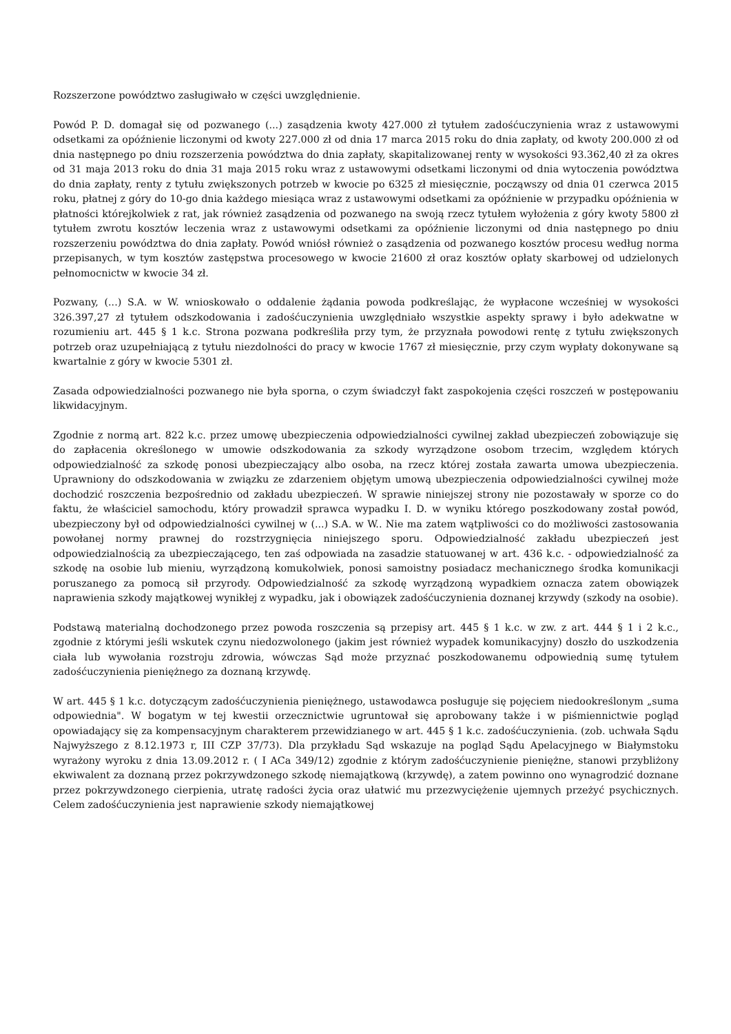Rozszerzone powództwo zasługiwało w części uwzględnienie.
Powód P. D. domagał się od pozwanego (...) zasądzenia kwoty 427.000 zł tytułem zadośćuczynienia wraz z ustawowymi odsetkami za opóźnienie liczonymi od kwoty 227.000 zł od dnia 17 marca 2015 roku do dnia zapłaty, od kwoty 200.000 zł od dnia następnego po dniu rozszerzenia powództwa do dnia zapłaty, skapitalizowanej renty w wysokości 93.362,40 zł za okres od 31 maja 2013 roku do dnia 31 maja 2015 roku wraz z ustawowymi odsetkami liczonymi od dnia wytoczenia powództwa do dnia zapłaty, renty z tytułu zwiększonych potrzeb w kwocie po 6325 zł miesięcznie, począwszy od dnia 01 czerwca 2015 roku, płatnej z góry do 10-go dnia każdego miesiąca wraz z ustawowymi odsetkami za opóźnienie w przypadku opóźnienia w płatności którejkolwiek z rat, jak również zasądzenia od pozwanego na swoją rzecz tytułem wyłożenia z góry kwoty 5800 zł tytułem zwrotu kosztów leczenia wraz z ustawowymi odsetkami za opóźnienie liczonymi od dnia następnego po dniu rozszerzeniu powództwa do dnia zapłaty. Powód wniósł również o zasądzenia od pozwanego kosztów procesu według norma przepisanych, w tym kosztów zastępstwa procesowego w kwocie 21600 zł oraz kosztów opłaty skarbowej od udzielonych pełnomocnictw w kwocie 34 zł.
Pozwany, (...) S.A. w W. wnioskowało o oddalenie żądania powoda podkreślając, że wypłacone wcześniej w wysokości 326.397,27 zł tytułem odszkodowania i zadośćuczynienia uwzględniało wszystkie aspekty sprawy i było adekwatne w rozumieniu art. 445 § 1 k.c. Strona pozwana podkreśliła przy tym, że przyznała powodowi rentę z tytułu zwiększonych potrzeb oraz uzupełniającą z tytułu niezdolności do pracy w kwocie 1767 zł miesięcznie, przy czym wypłaty dokonywane są kwartalnie z góry w kwocie 5301 zł.
Zasada odpowiedzialności pozwanego nie była sporna, o czym świadczył fakt zaspokojenia części roszczeń w postępowaniu likwidacyjnym.
Zgodnie z normą art. 822 k.c. przez umowę ubezpieczenia odpowiedzialności cywilnej zakład ubezpieczeń zobowiązuje się do zapłacenia określonego w umowie odszkodowania za szkody wyrządzone osobom trzecim, względem których odpowiedzialność za szkodę ponosi ubezpieczający albo osoba, na rzecz której została zawarta umowa ubezpieczenia. Uprawniony do odszkodowania w związku ze zdarzeniem objętym umową ubezpieczenia odpowiedzialności cywilnej może dochodzić roszczenia bezpośrednio od zakładu ubezpieczeń. W sprawie niniejszej strony nie pozostawały w sporze co do faktu, że właściciel samochodu, który prowadził sprawca wypadku I. D. w wyniku którego poszkodowany został powód, ubezpieczony był od odpowiedzialności cywilnej w (...) S.A. w W.. Nie ma zatem wątpliwości co do możliwości zastosowania powołanej normy prawnej do rozstrzygnięcia niniejszego sporu. Odpowiedzialność zakładu ubezpieczeń jest odpowiedzialnością za ubezpieczającego, ten zaś odpowiada na zasadzie statuowanej w art. 436 k.c. - odpowiedzialność za szkodę na osobie lub mieniu, wyrządzoną komukolwiek, ponosi samoistny posiadacz mechanicznego środka komunikacji poruszanego za pomocą sił przyrody. Odpowiedzialność za szkodę wyrządzoną wypadkiem oznacza zatem obowiązek naprawienia szkody majątkowej wynikłej z wypadku, jak i obowiązek zadośćuczynienia doznanej krzywdy (szkody na osobie).
Podstawą materialną dochodzonego przez powoda roszczenia są przepisy art. 445 § 1 k.c. w zw. z art. 444 § 1 i 2 k.c., zgodnie z którymi jeśli wskutek czynu niedozwolonego (jakim jest również wypadek komunikacyjny) doszło do uszkodzenia ciała lub wywołania rozstroju zdrowia, wówczas Sąd może przyznać poszkodowanemu odpowiednią sumę tytułem zadośćuczynienia pieniężnego za doznaną krzywdę.
W art. 445 § 1 k.c. dotyczącym zadośćuczynienia pieniężnego, ustawodawca posługuje się pojęciem niedookreślonym „suma odpowiednia". W bogatym w tej kwestii orzecznictwie ugruntował się aprobowany także i w piśmiennictwie pogląd opowiadający się za kompensacyjnym charakterem przewidzianego w art. 445 § 1 k.c. zadośćuczynienia. (zob. uchwała Sądu Najwyższego z 8.12.1973 r, III CZP 37/73). Dla przykładu Sąd wskazuje na pogląd Sądu Apelacyjnego w Białymstoku wyrażony wyroku z dnia 13.09.2012 r. ( I ACa 349/12) zgodnie z którym zadośćuczynienie pieniężne, stanowi przybliżony ekwiwalent za doznaną przez pokrzywdzonego szkodę niemajątkową (krzywdę), a zatem powinno ono wynagrodzić doznane przez pokrzywdzonego cierpienia, utratę radości życia oraz ułatwić mu przezwyciężenie ujemnych przeżyć psychicznych. Celem zadośćuczynienia jest naprawienie szkody niemajątkowej